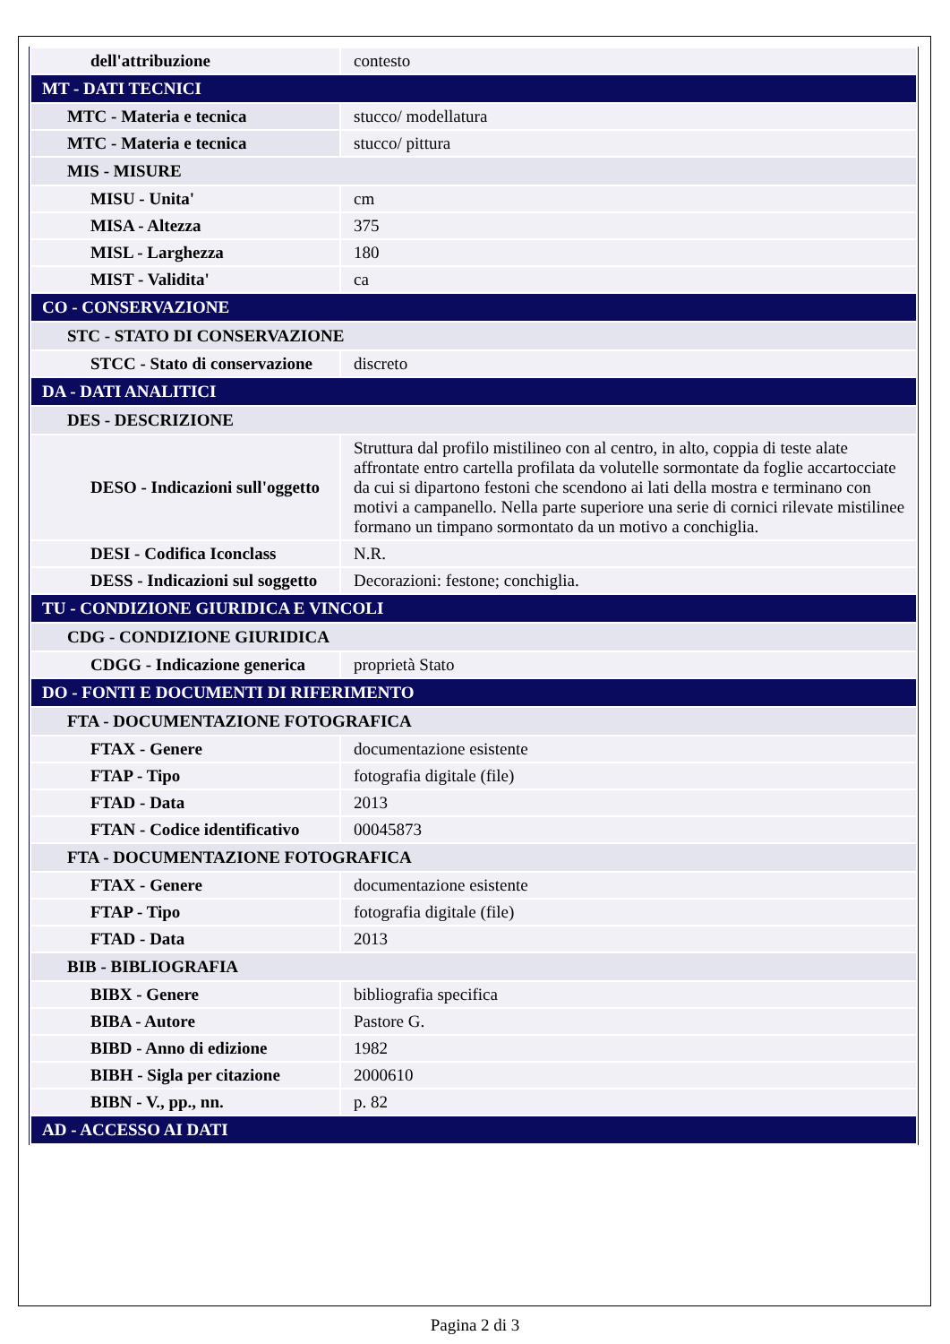| dell'attribuzione | contesto |
| MT - DATI TECNICI | |
| MTC - Materia e tecnica | stucco/ modellatura |
| MTC - Materia e tecnica | stucco/ pittura |
| MIS - MISURE | |
| MISU - Unita' | cm |
| MISA - Altezza | 375 |
| MISL - Larghezza | 180 |
| MIST - Validita' | ca |
| CO - CONSERVAZIONE | |
| STC - STATO DI CONSERVAZIONE | |
| STCC - Stato di conservazione | discreto |
| DA - DATI ANALITICI | |
| DES - DESCRIZIONE | |
| DESO - Indicazioni sull'oggetto | Struttura dal profilo mistilineo con al centro, in alto, coppia di teste alate affrontate entro cartella profilata da volutelle sormontate da foglie accartocciate da cui si dipartono festoni che scendono ai lati della mostra e terminano con motivi a campanello. Nella parte superiore una serie di cornici rilevate mistilinee formano un timpano sormontato da un motivo a conchiglia. |
| DESI - Codifica Iconclass | N.R. |
| DESS - Indicazioni sul soggetto | Decorazioni: festone; conchiglia. |
| TU - CONDIZIONE GIURIDICA E VINCOLI | |
| CDG - CONDIZIONE GIURIDICA | |
| CDGG - Indicazione generica | proprietà Stato |
| DO - FONTI E DOCUMENTI DI RIFERIMENTO | |
| FTA - DOCUMENTAZIONE FOTOGRAFICA | |
| FTAX - Genere | documentazione esistente |
| FTAP - Tipo | fotografia digitale (file) |
| FTAD - Data | 2013 |
| FTAN - Codice identificativo | 00045873 |
| FTA - DOCUMENTAZIONE FOTOGRAFICA | |
| FTAX - Genere | documentazione esistente |
| FTAP - Tipo | fotografia digitale (file) |
| FTAD - Data | 2013 |
| BIB - BIBLIOGRAFIA | |
| BIBX - Genere | bibliografia specifica |
| BIBA - Autore | Pastore G. |
| BIBD - Anno di edizione | 1982 |
| BIBH - Sigla per citazione | 2000610 |
| BIBN - V., pp., nn. | p. 82 |
| AD - ACCESSO AI DATI | |
Pagina 2 di 3